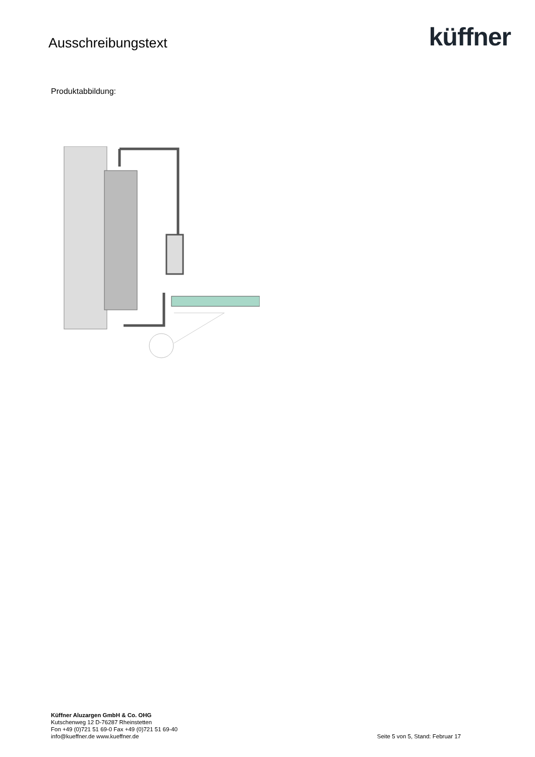Ausschreibungstext
küffner
Produktabbildung:
Küffner Aluzargen GmbH & Co. OHG
Kutschenweg 12 D-76287 Rheinstetten
Fon +49 (0)721 51 69-0 Fax +49 (0)721 51 69-40
info@kueffner.de www.kueffner.de
Seite 5 von 5, Stand: Februar 17